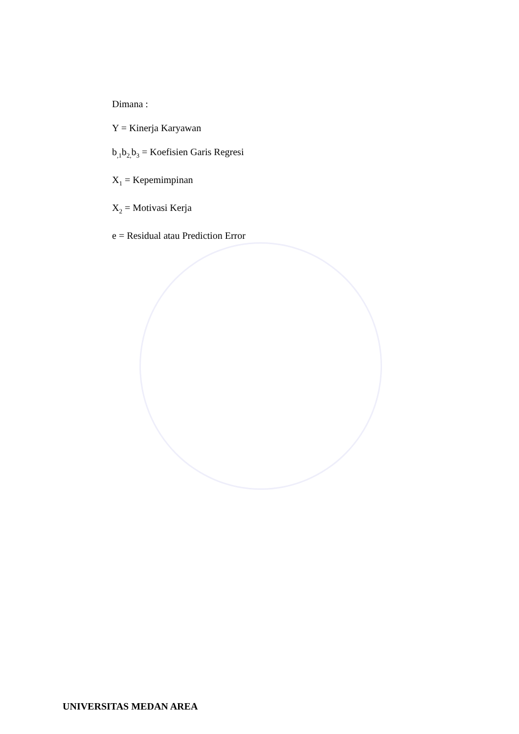Dimana :
Y = Kinerja Karyawan
b<sub>,1</sub>b<sub>2,</sub>b<sub>3</sub> = Koefisien Garis Regresi
X<sub>1</sub> = Kepemimpinan
X<sub>2</sub> = Motivasi Kerja
e = Residual atau Prediction Error
UNIVERSITAS MEDAN AREA